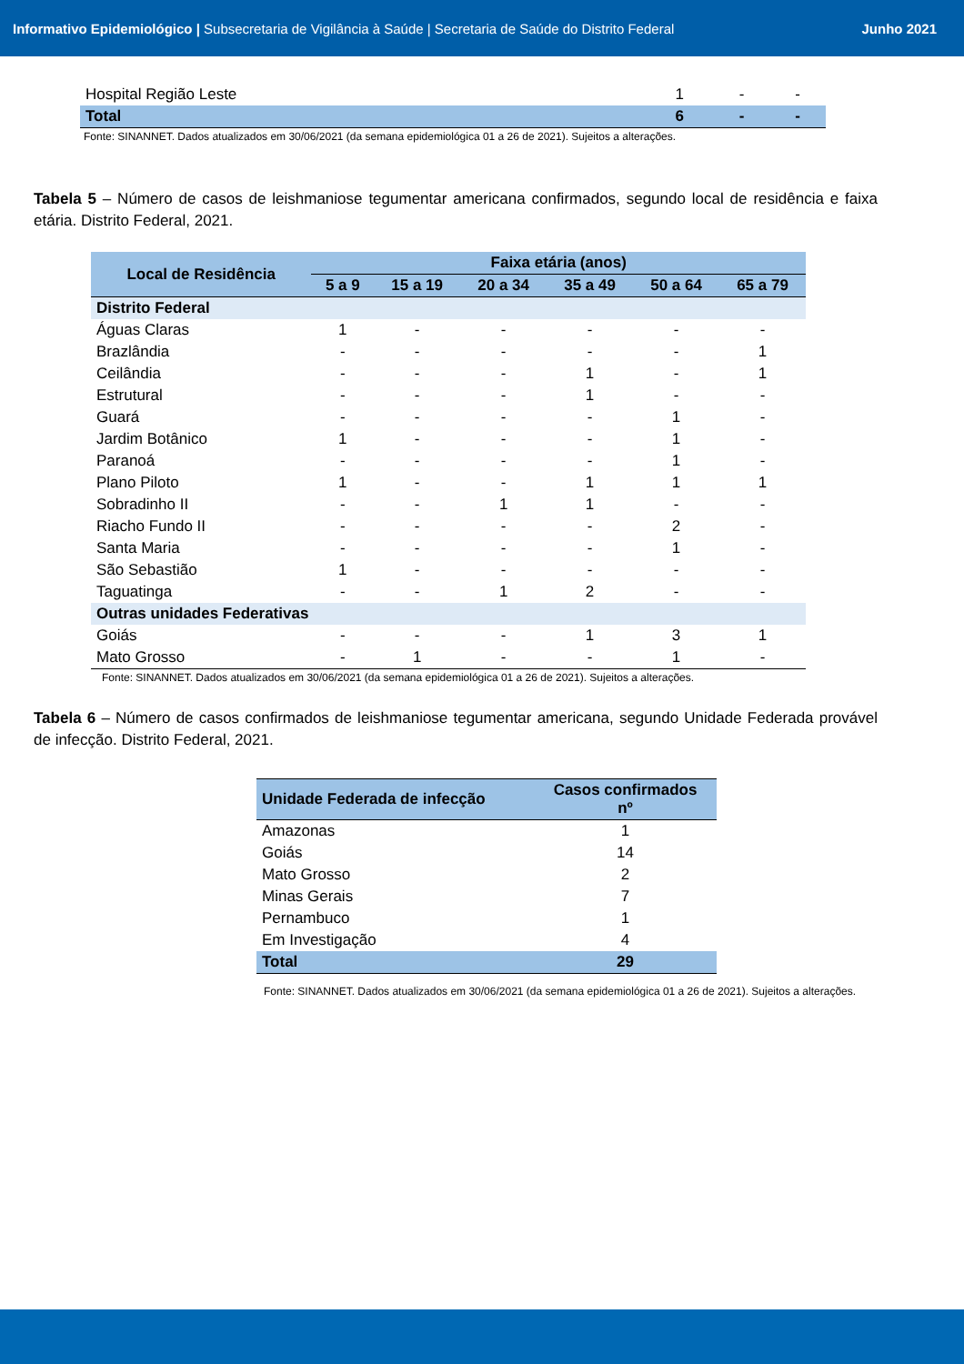Informativo Epidemiológico | Subsecretaria de Vigilância à Saúde | Secretaria de Saúde do Distrito Federal
Junho 2021
| Hospital Região Leste | 1 | - | - |
| Total | 6 | - | - |
Fonte: SINANNET. Dados atualizados em 30/06/2021 (da semana epidemiológica 01 a 26 de 2021). Sujeitos a alterações.
Tabela 5 – Número de casos de leishmaniose tegumentar americana confirmados, segundo local de residência e faixa etária. Distrito Federal, 2021.
| Local de Residência | Faixa etária (anos) | | | | | |
| --- | --- | --- | --- | --- | --- | --- |
| | 5 a 9 | 15 a 19 | 20 a 34 | 35 a 49 | 50 a 64 | 65 a 79 |
| Distrito Federal | | | | | | |
| Águas Claras | 1 | - | - | - | - | - |
| Brazlândia | - | - | - | - | - | 1 |
| Ceilândia | - | - | - | 1 | - | 1 |
| Estrutural | - | - | - | 1 | - | - |
| Guará | - | - | - | - | 1 | - |
| Jardim Botânico | 1 | - | - | - | 1 | - |
| Paranoá | - | - | - | - | 1 | - |
| Plano Piloto | 1 | - | - | 1 | 1 | 1 |
| Sobradinho II | - | - | 1 | 1 | - | - |
| Riacho Fundo II | - | - | - | - | 2 | - |
| Santa Maria | - | - | - | - | 1 | - |
| São Sebastião | 1 | - | - | - | - | - |
| Taguatinga | - | - | 1 | 2 | - | - |
| Outras unidades Federativas | | | | | | |
| Goiás | - | - | - | 1 | 3 | 1 |
| Mato Grosso | - | 1 | - | - | 1 | - |
Fonte: SINANNET. Dados atualizados em 30/06/2021 (da semana epidemiológica 01 a 26 de 2021). Sujeitos a alterações.
Tabela 6 – Número de casos confirmados de leishmaniose tegumentar americana, segundo Unidade Federada provável de infecção. Distrito Federal, 2021.
| Unidade Federada de infecção | Casos confirmados nº |
| --- | --- |
| Amazonas | 1 |
| Goiás | 14 |
| Mato Grosso | 2 |
| Minas Gerais | 7 |
| Pernambuco | 1 |
| Em Investigação | 4 |
| Total | 29 |
Fonte: SINANNET. Dados atualizados em 30/06/2021 (da semana epidemiológica 01 a 26 de 2021). Sujeitos a alterações.